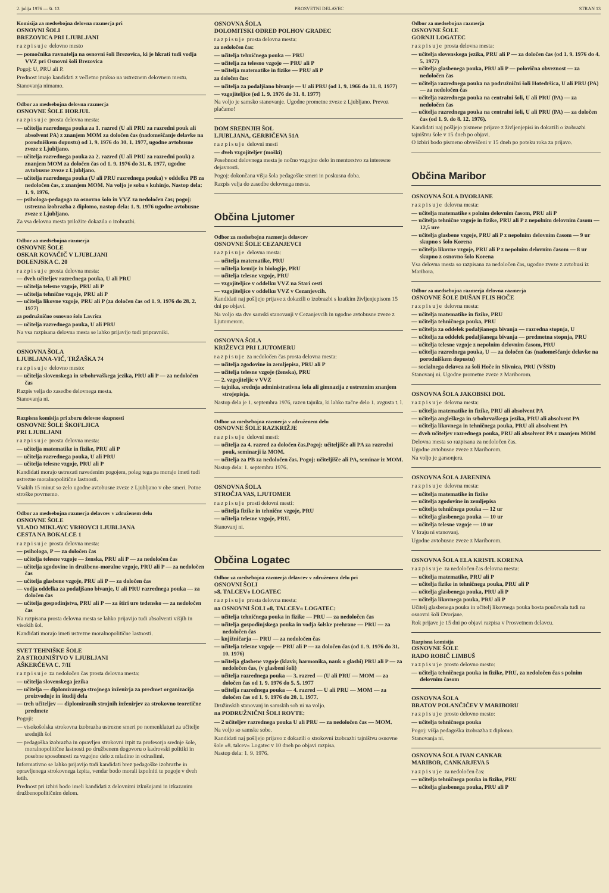2. julija 1976 — št. 13 PROSVETNI DELAVEC STRAN 13
Komisija za medsebojna delovna razmerja pri
OSNOVNI ŠOLI
BREZOVICA PRI LJUBLJANI
razpisuje delovno mesto
— pomočnika ravnatelja na osnovni šoli Brezovica, ki je hkrati tudi vodja VVZ pri Osnovni šoli Brezovica
Pogoj: U, PRU ali P.
Prednost imajo kandidati z večletno prakso na ustreznem delovnem mestu.
Stanovanja nimamo.
Odbor za medsebojna delovna razmerja
OSNOVNE ŠOLE HORJUL
razpisuje prosta delovna mesta:
— učitelja razrednega pouka za 1. razred (U ali PRU za razredni pouk ali absolvent PA) z znanjem MOM za določen čas (nadomeščanje delavke na porodniškem dopustu) od 1. 9. 1976 do 30. 1. 1977, ugodne avtobusne zveze z Ljubljano.
— učitelja razrednega pouka za 2. razred (U ali PRU za razredni pouk) z znanjem MOM za določen čas od 1. 9. 1976 do 31. 8. 1977, ugodne avtobusne zveze z Ljubljano.
— učitelja razrednega pouka (U ali PRU razrednega pouka) v oddelku PB za nedoločen čas, z znanjem MOM. Na voljo je soba s kuhinjo. Nastop dela: 1. 9. 1976.
— psihologa-pedagoga za osnovno šolo in VVZ za nedoločen čas; pogoj: ustrezna izobrazba z diplomo, nastop dela: 1. 9. 1976 ugodne avtobusne zveze z Ljubljano.
Za vsa delovna mesta priložite dokazila o izobrazbi.
Odbor za medsebojna razmerja
OSNOVNE ŠOLE
OSKAR KOVAČIČ V LJUBLJANI
DOLENJSKA C. 20
razpisuje prosta delovna mesta:
— dveh učiteljev razrednega pouka, U ali PRU
— učitelja telesne vzgoje, PRU ali P
— učitelja tehnične vzgoje, PRU ali P
— učitelja likovne vzgoje, PRU ali P (za določen čas od 1. 9. 1976 do 28. 2. 1977)
za podružnično osnovno šolo Lavrica
— učitelja razrednega pouka, U ali PRU
Na vsa razpisana delovna mesta se lahko prijavijo tudi pripravniki.
OSNOVNA ŠOLA
LJUBLJANA-VIČ, TRŽAŠKA 74
razpisuje delovno mesto:
— učitelja slovenskega in srbohrvaškega jezika, PRU ali P — za nedoločen čas
Razpis velja do zasedbe delovnega mesta.
Stanovanja ni.
Razpisna komisija pri zboru delovne skupnosti
OSNOVNE ŠOLE ŠKOFLJICA
PRI LJUBLJANI
razpisuje prosta delovna mesta:
— učitelja matematike in fizike, PRU ali P
— učitelja razrednega pouka, U ali PRU
— učitelja telesne vzgoje, PRU ali P
Kandidati morajo ustrezati navedenim pogojem, poleg tega pa morajo imeti tudi ustrezne moralnopolitične lastnosti.
Vsakih 15 minut so zelo ugodne avtobusne zveze z Ljubljano v obe smeri. Potne stroške povrnemo.
Odbor za medsebojna razmerja delavcev v združenem delu
OSNOVNE ŠOLE
VLADO MIKLAVC VRHOVCI LJUBLJANA
CESTA NA BOKALCE 1
razpisuje prosta delovna mesta:
— psihologa, P — za določen čas
— učitelja telesne vzgoje — ženska, PRU ali P — za nedoločen čas
— učitelja zgodovine in družbeno-moralne vzgoje, PRU ali P — za nedoločen čas
— učitelja glasbene vzgoje, PRU ali P — za določen čas
— vodja oddelka za podaljšano bivanje, U ali PRU razrednega pouka — za določen čas
— učitelja gospodinjstva, PRU ali P — za štiri ure tedensko — za nedoločen čas
Na razpisana prosta delovna mesta se lahko prijavijo tudi absolventi višjih in visokih šol.
Kandidati morajo imeti ustrezne moralnopolitične lastnosti.
SVET TEHNIŠKE ŠOLE
ZA STROJNIŠTVO V LJUBLJANI
AŠKERČEVA C. 7/II
razpisuje za nedoločen čas prosta delovna mesta:
— učitelja slovenskega jezika
— učitelja — diplomiranega strojnega inženirja za predmet organizacija proizvodnje in študij dela
— treh učiteljev — diplomiranih strojnih inženirjev za strokovno teoretične predmete
Pogoji:
— visokošolska strokovna izobrazba ustrezne smeri po nomenklaturi za učitelje srednjih šol
— pedagoška izobrazba in opravljen strokovni izpit za profesorja srednje šole, moralnopolitične lastnosti po družbenem dogovoru o kadrovski politiki in posebne sposobnosti za vzgojno delo z mladino in odraslimi.
Informativno se lahko prijavijo tudi kandidati brez pedagoške izobrazbe in opravljenega strokovnega izpita, vendar bodo morali izpolniti te pogoje v dveh letih.
Prednost pri izbiri bodo imeli kandidati z delovnimi izkušnjami in izkazanim družbenopolitičnim delom.
OSNOVNA ŠOLA
DOLOMITSKI ODRED POLHOV GRADEC
razpisuje prosta delovna mesta:
za nedoločen čas:
— učitelja tehničnega pouka — PRU
— učitelja za telesno vzgojo — PRU ali P
— učitelja matematike in fizike — PRU ali P
za določen čas:
— učitelja za podaljšano bivanje — U ali PRU (od 1. 9. 1966 do 31. 8. 1977)
— vzgojiteljice (od 1. 9. 1976 do 31. 8. 1977)
Na voljo je samsko stanovanje. Ugodne prometne zveze z Ljubljano. Prevoz plačamo!
DOM SREDNJIH ŠOL
LJUBLJANA, GERBIČEVA 51A
razpisuje delovni mesti
— dveh vzgojiteljev (moški)
Posebnost delovnega mesta je nočno vzgojno delo in mentorstvo za interesne dejavnosti.
Pogoj: dokončana višja šola pedagoške smeri in poskusna doba.
Razpis velja do zasedbe delovnega mesta.
Občina Ljutomer
Odbor za medsebojna razmerja delavcev
OSNOVNE ŠOLE CEZANJEVCI
razpisuje delovna mesta:
— učitelja matematike, PRU
— učitelja kemije in biologije, PRU
— učitelja telesne vzgoje, PRU
— vzgojiteljice v oddelku VVZ na Stari cesti
— vzgojiteljice v oddelku VVZ v Cezanjevcih.
Kandidati naj pošljejo prijave z dokazili o izobrazbi s kratkim življenjepisom 15 dni po objavi.
Na voljo sta dve samski stanovanji v Cezanjevcih in ugodne avtobusne zveze z Ljutomerom.
OSNOVNA ŠOLA
KRIŽEVCI PRI LJUTOMERU
razpisuje za nedoločen čas prosta delovna mesta:
— učitelja zgodovine in zemljepisa, PRU ali P
— učitelja telesne vzgoje (ženska), PRU
— 2. vzgojiteljic v VVZ
— tajnika, srednja administrativna šola ali gimnazija z ustreznim znanjem strojepisja.
Nastop dela je 1. septembra 1976, razen tajnika, ki lahko začne delo 1. avgusta t. l.
Odbor za medsebojna razmerja v združenem delu
OSNOVNE ŠOLE RAZKRIŽJE
razpisuje delovni mesti:
— učitelja za 4. razred za določen čas.Pogoj: učiteljišče ali PA za razredni pouk, seminarji iz MOM.
— učitelja za PB za nedoločen čas. Pogoj: učiteljišče ali PA, seminar iz MOM.
Nastop dela: 1. septembra 1976.
OSNOVNA ŠOLA
STROČJA VAS, LJUTOMER
razpisuje prosti delovni mesti:
— učitelja fizike in tehnične vzgoje, PRU
— učitelja telesne vzgoje, PRU.
Stanovanj ni.
Občina Logatec
Odbor za medsebojna razmerja delavcev v združenem delu pri
OSNOVNI ŠOLI
»8. TALCEV« LOGATEC
razpisuje prosta delovna mesta:
na OSNOVNI ŠOLI »8. TALCEV« LOGATEC:
— učitelja tehničnega pouka in fizike — PRU — za nedoločen čas
— učitelja gospodinjskega pouka in vodja šolske prehrane — PRU — za nedoločen čas
— knjižničarja — PRU — za nedoločen čas
— učitelja telesne vzgoje — PRU ali P — za določen čas (od 1. 9. 1976 do 31. 10. 1976)
— učitelja glasbene vzgoje (klavir, harmonika, nauk o glasbi) PRU ali P — za nedoločen čas, (v glasbeni šoli)
— učitelja razrednega pouka — 3. razred — (U ali PRU — MOM — za določen čas od 1. 9. 1976 do 5. 5. 1977
— učitelja razrednega pouka — 4. razred — U ali PRU — MOM — za določen čas od 1. 9. 1976 do 20. 1. 1977.
Družinskih stanovanj in samskih sob ni na voljo.
na PODRUŽNIČNI ŠOLI ROVTE:
— 2 učiteljev razrednega pouka U ali PRU — za nedoločen čas — MOM.
Na voljo so samske sobe.
Kandidati naj pošljejo prijavo z dokazili o strokovni izobrazbi tajništvu osnovne šole »8. talcev« Logatec v 10 dneh po objavi razpisa.
Nastop dela: 1. 9. 1976.
Odbor za medsebojna razmerja
OSNOVNE ŠOLE
GORNJI LOGATEC
razpisuje prosta delovna mesta:
— učitelja slovenskega jezika, PRU ali P — za določen čas (od 1. 9. 1976 do 4. 5. 1977)
— učitelja glasbenega pouka, PRU ali P — polovična obveznost — za nedoločen čas
— učitelja razrednega pouka na podružnični šoli Hotedršica, U ali PRU (PA) — za nedoločen čas
— učitelja razrednega pouka na centralni šoli, U ali PRU (PA) — za nedoločen čas
— učitelja razrednega pouka na centralni šoli, U ali PRU (PA) — za določen čas (od 1. 9. do 8. 12. 1976).
Kandidati naj pošljejo pismene prijave z življenjepisi in dokazili o izobrazbi tajništvu šole v 15 dneh po objavi.
O izbiri bodo pismeno obveščeni v 15 dneh po poteku roka za prijavo.
Občina Maribor
OSNOVNA ŠOLA DVORJANE
razpisuje delovna mesta:
— učitelja matematike s polnim delovnim časom, PRU ali P
— učitelja tehnične vzgoje in fizike, PRU ali P z nepolnim delovnim časom — 12,5 ure
— učitelja glasbene vzgoje, PRU ali P z nepolnim delovnim časom — 9 ur skupno s šolo Korena
— učitelja likovne vzgoje, PRU ali P z nepolnim delovnim časom — 8 ur skupno z osnovno šolo Korena
Vsa delovna mesta so razpisana za nedoločen čas, ugodne zveze z avtobusi iz Maribora.
Odbor za medsebojna razmerja delovna razmerja
OSNOVNE ŠOLE DUŠAN FLIS HOČE
razpisuje delovna mesta:
— učitelja matematike in fizike, PRU
— učitelja tehničnega pouka, PRU
— učitelja za oddelek podaljšanega bivanja — razredna stopnja, U
— učitelja za oddelek podaljšanega bivanja — predmetna stopnja, PRU
— učitelja telesne vzgoje z nepolnim delovnim časom, PRU
— učitelja razrednega pouka, U — za določen čas (nadomeščanje delavke na porodniškem dopustu)
— socialnega delavca za šoli Hoče in Slivnica, PRU (VŠSD)
Stanovanj ni. Ugodne prometne zveze z Mariborom.
OSNOVNA ŠOLA JAKOBSKI DOL
razpisuje delovna mesta:
— učitelja matematike in fizike, PRU ali absolvent PA
— učitelja angleškega in srbohrvaškega jezika, PRU ali absolvent PA
— učitelja likovnega in tehničnega pouka, PRU ali absolvent PA
— dveh učiteljev razrednega pouka, PRU ali absolvent PA z znanjem MOM
Delovna mesta so razpisana za nedoločen čas.
Ugodne avtobusne zveze z Mariborom.
Na voljo je garsonjera.
OSNOVNA ŠOLA JARENINA
razpisuje delovna mesta:
— učitelja matematike in fizike
— učitelja zgodovine in zemljepisa
— učitelja tehničnega pouka — 12 ur
— učitelja glasbenega pouka — 10 ur
— učitelja telesne vzgoje — 10 ur
V kraju ni stanovanj.
Ugodne avtobusne zveze z Mariborom.
OSNOVNA ŠOLA ELA KRISTL KORENA
razpisuje za nedoločen čas delovna mesta:
— učitelja matematike, PRU ali P
— učitelja fizike in tehničnega pouka, PRU ali P
— učitelja glasbenega pouka, PRU ali P
— učitelja likovnega pouka, PRU ali P
Učitelj glasbenega pouka in učitelj likovnega pouka bosta poučevala tudi na osnovni šoli Dvorjane.
Rok prijave je 15 dni po objavi razpisa v Prosvetnem delavcu.
Razpisna komisija
OSNOVNE ŠOLE
RADO ROBIČ LIMBUŠ
razpisuje prosto delovno mesto:
— učitelja tehničnega pouka in fizike, PRU, za nedoločen čas s polnim delovnim časom
OSNOVNA ŠOLA
BRATOV POLANČIČEV V MARIBORU
razpisuje prosto delovno mesto:
— učitelja tehničnega pouka
Pogoj: višja pedagoška izobrazba z diplomo.
Stanovanja ni.
OSNOVNA ŠOLA IVAN CANKAR
MARIBOR, CANKARJEVA 5
razpisuje za nedoločen čas:
— učitelja tehničnega pouka in fizike, PRU
— učitelja glasbenega pouka, PRU ali P